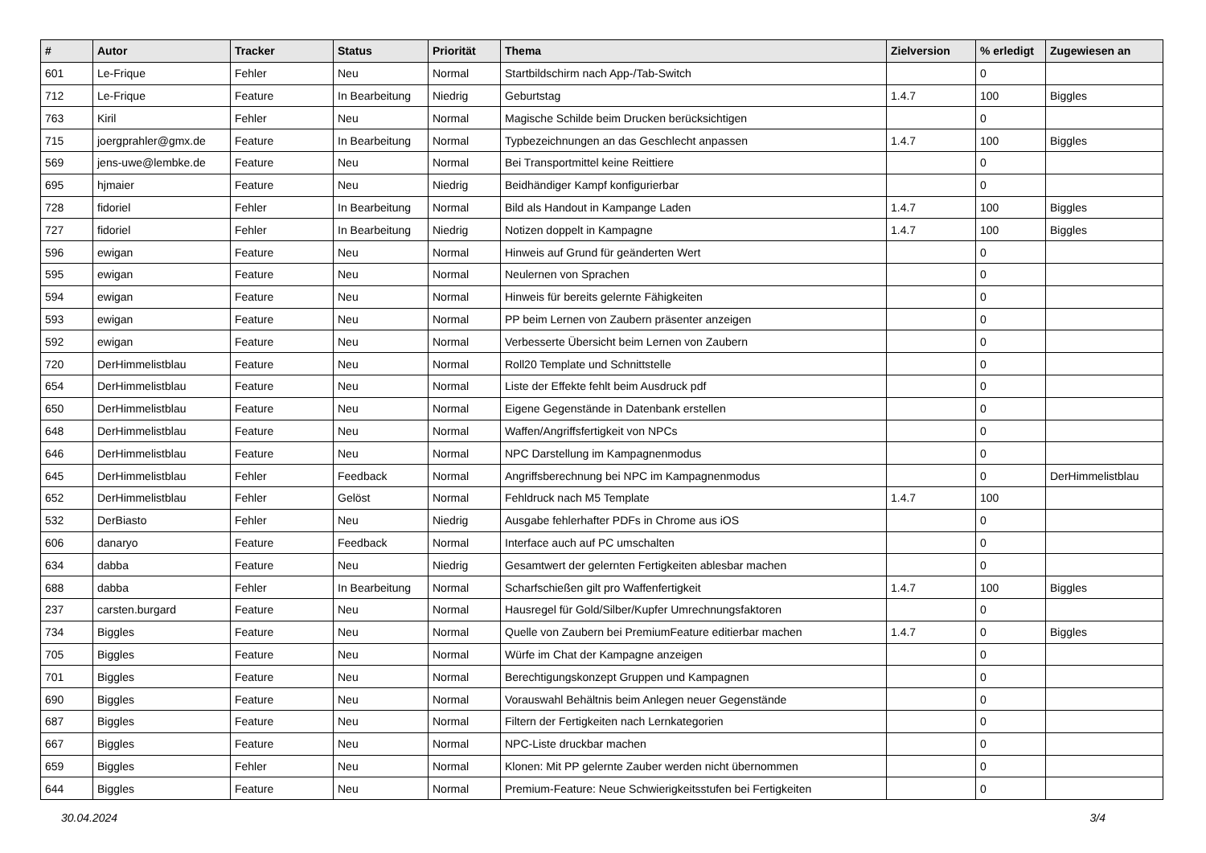| # | Autor | Tracker | Status | Priorität | Thema | Zielversion | % erledigt | Zugewiesen an |
| --- | --- | --- | --- | --- | --- | --- | --- | --- |
| 601 | Le-Frique | Fehler | Neu | Normal | Startbildschirm nach App-/Tab-Switch | | 0 | |
| 712 | Le-Frique | Feature | In Bearbeitung | Niedrig | Geburtstag | 1.4.7 | 100 | Biggles |
| 763 | Kiril | Fehler | Neu | Normal | Magische Schilde beim Drucken berücksichtigen | | 0 | |
| 715 | joergprahler@gmx.de | Feature | In Bearbeitung | Normal | Typbezeichnungen an das Geschlecht anpassen | 1.4.7 | 100 | Biggles |
| 569 | jens-uwe@lembke.de | Feature | Neu | Normal | Bei Transportmittel keine Reittiere | | 0 | |
| 695 | hjmaier | Feature | Neu | Niedrig | Beidhändiger Kampf konfigurierbar | | 0 | |
| 728 | fidoriel | Fehler | In Bearbeitung | Normal | Bild als Handout in Kampange Laden | 1.4.7 | 100 | Biggles |
| 727 | fidoriel | Fehler | In Bearbeitung | Niedrig | Notizen doppelt in Kampagne | 1.4.7 | 100 | Biggles |
| 596 | ewigan | Feature | Neu | Normal | Hinweis auf Grund für geänderten Wert | | 0 | |
| 595 | ewigan | Feature | Neu | Normal | Neulernen von Sprachen | | 0 | |
| 594 | ewigan | Feature | Neu | Normal | Hinweis für bereits gelernte Fähigkeiten | | 0 | |
| 593 | ewigan | Feature | Neu | Normal | PP beim Lernen von Zaubern präsenter anzeigen | | 0 | |
| 592 | ewigan | Feature | Neu | Normal | Verbesserte Übersicht beim Lernen von Zaubern | | 0 | |
| 720 | DerHimmelistblau | Feature | Neu | Normal | Roll20 Template und Schnittstelle | | 0 | |
| 654 | DerHimmelistblau | Feature | Neu | Normal | Liste der Effekte fehlt beim Ausdruck pdf | | 0 | |
| 650 | DerHimmelistblau | Feature | Neu | Normal | Eigene Gegenstände in Datenbank erstellen | | 0 | |
| 648 | DerHimmelistblau | Feature | Neu | Normal | Waffen/Angriffsfertigkeit von NPCs | | 0 | |
| 646 | DerHimmelistblau | Feature | Neu | Normal | NPC Darstellung im Kampagnenmodus | | 0 | |
| 645 | DerHimmelistblau | Fehler | Feedback | Normal | Angriffsberechnung bei NPC im Kampagnenmodus | | 0 | DerHimmelistblau |
| 652 | DerHimmelistblau | Fehler | Gelöst | Normal | Fehldruck nach M5 Template | 1.4.7 | 100 | |
| 532 | DerBiasto | Fehler | Neu | Niedrig | Ausgabe fehlerhafter PDFs in Chrome aus iOS | | 0 | |
| 606 | danaryo | Feature | Feedback | Normal | Interface auch auf PC umschalten | | 0 | |
| 634 | dabba | Feature | Neu | Niedrig | Gesamtwert der gelernten Fertigkeiten ablesbar machen | | 0 | |
| 688 | dabba | Fehler | In Bearbeitung | Normal | Scharfschießen gilt pro Waffenfertigkeit | 1.4.7 | 100 | Biggles |
| 237 | carsten.burgard | Feature | Neu | Normal | Hausregel für Gold/Silber/Kupfer Umrechnungsfaktoren | | 0 | |
| 734 | Biggles | Feature | Neu | Normal | Quelle von Zaubern bei PremiumFeature editierbar machen | 1.4.7 | 0 | Biggles |
| 705 | Biggles | Feature | Neu | Normal | Würfe im Chat der Kampagne anzeigen | | 0 | |
| 701 | Biggles | Feature | Neu | Normal | Berechtigungskonzept Gruppen und Kampagnen | | 0 | |
| 690 | Biggles | Feature | Neu | Normal | Vorauswahl Behältnis beim Anlegen neuer Gegenstände | | 0 | |
| 687 | Biggles | Feature | Neu | Normal | Filtern der Fertigkeiten nach Lernkategorien | | 0 | |
| 667 | Biggles | Feature | Neu | Normal | NPC-Liste druckbar machen | | 0 | |
| 659 | Biggles | Fehler | Neu | Normal | Klonen: Mit PP gelernte Zauber werden nicht übernommen | | 0 | |
| 644 | Biggles | Feature | Neu | Normal | Premium-Feature: Neue Schwierigkeitsstufen bei Fertigkeiten | | 0 | |
30.04.2024 3/4